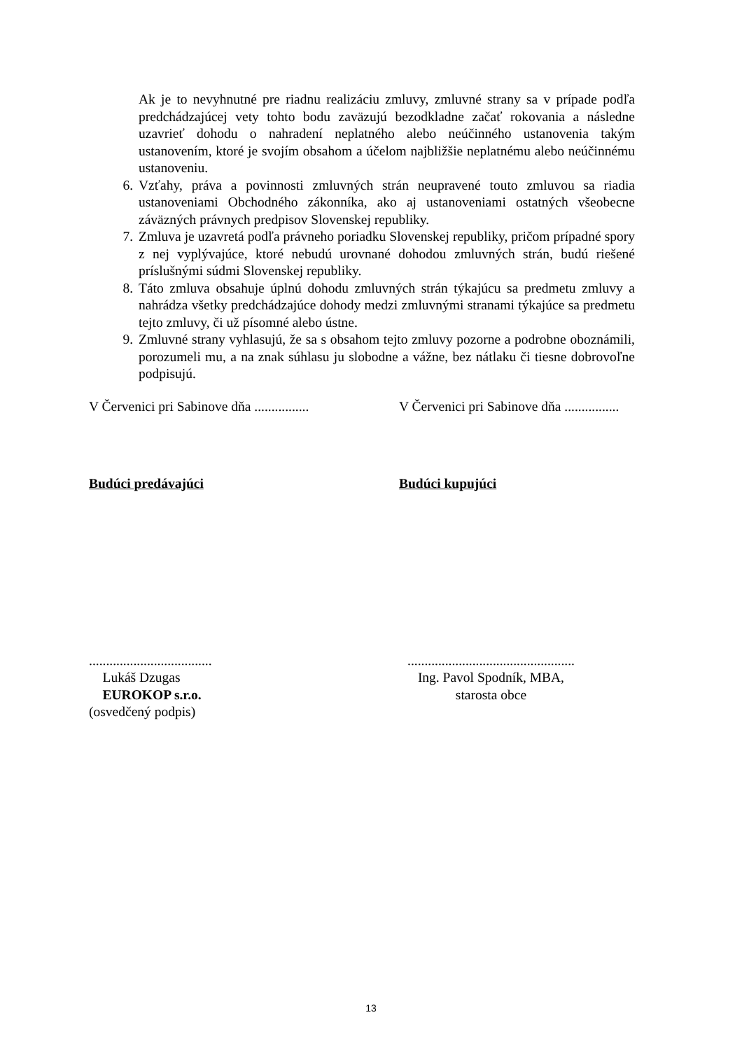Ak je to nevyhnutné pre riadnu realizáciu zmluvy, zmluvné strany sa v prípade podľa predchádzajúcej vety tohto bodu zaväzujú bezodkladne začať rokovania a následne uzavrieť dohodu o nahradení neplatného alebo neúčinného ustanovenia takým ustanovením, ktoré je svojím obsahom a účelom najbližšie neplatnému alebo neúčinnému ustanoveniu.
6. Vzťahy, práva a povinnosti zmluvných strán neupravené touto zmluvou sa riadia ustanoveniami Obchodného zákonníka, ako aj ustanoveniami ostatných všeobecne záväzných právnych predpisov Slovenskej republiky.
7. Zmluva je uzavretá podľa právneho poriadku Slovenskej republiky, pričom prípadné spory z nej vyplývajúce, ktoré nebudú urovnané dohodou zmluvných strán, budú riešené príslušnými súdmi Slovenskej republiky.
8. Táto zmluva obsahuje úplnú dohodu zmluvných strán týkajúcu sa predmetu zmluvy a nahrádza všetky predchádzajúce dohody medzi zmluvnými stranami týkajúce sa predmetu tejto zmluvy, či už písomné alebo ústne.
9. Zmluvné strany vyhlasujú, že sa s obsahom tejto zmluvy pozorne a podrobne oboznámili, porozumeli mu, a na znak súhlasu ju slobodne a vážne, bez nátlaku či tiesne dobrovoľne podpisujú.
V Červenici pri Sabinove dňa ................
V Červenici pri Sabinove dňa ................
Budúci predávajúci Budúci kupujúci
....................................
Lukáš Dzugas
EUROKOP s.r.o.
(osvedčený podpis)
.................................................
Ing. Pavol Spodník, MBA,
starosta obce
13